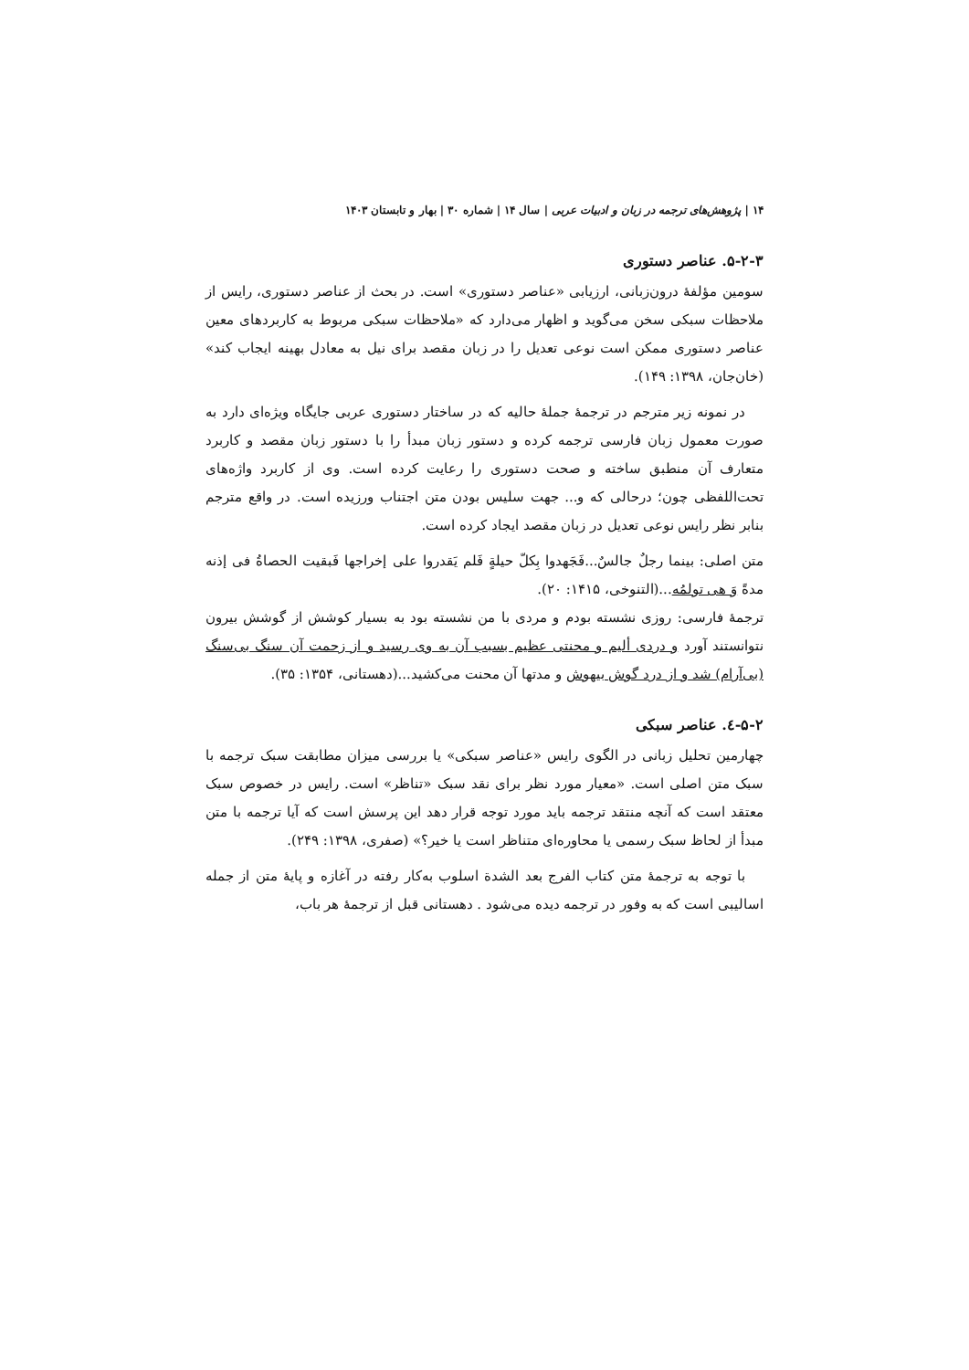۱۴ | پژوهش‌های ترجمه در زبان و ادبیات عربی | سال ۱۴ | شماره ۳۰ | بهار و تابستان ۱۴۰۳
۵-۲-۳. عناصر دستوری
سومین مؤلفهٔ درون‌زبانی، ارزیابی «عناصر دستوری» است. در بحث از عناصر دستوری، رایس از ملاحظات سبکی سخن می‌گوید و اظهار می‌دارد که «ملاحظات سبکی مربوط به کاربردهای معین عناصر دستوری ممکن است نوعی تعدیل را در زبان مقصد برای نیل به معادل بهینه ایجاب کند» (خان‌جان، ۱۳۹۸: ۱۴۹).
در نمونه زیر مترجم در ترجمهٔ جملهٔ حالیه که در ساختار دستوری عربی جایگاه ویژه‌ای دارد به صورت معمول زبان فارسی ترجمه کرده و دستور زبان مبدأ را با دستور زبان مقصد و کاربرد متعارف آن منطبق ساخته و صحت دستوری را رعایت کرده است. وی از کاربرد واژه‌های تحت‌اللفظی چون؛ درحالی که و... جهت سلیس بودن متن اجتناب ورزیده است. در واقع مترجم بنابر نظر رایس نوعی تعدیل در زبان مقصد ایجاد کرده است.
متن اصلی: بینما رجلٌ جالسٌ...فَجَهدوا بِکلّ حیلةٍ فَلم یَقدروا علی إخراجها فَبقیت الحصاةُ فی إذنه مدةً وَ هی تولمُه...(التنوخی، ۱۴۱۵: ۲۰).
ترجمهٔ فارسی: روزی نشسته بودم و مردی با من نشسته بود به بسیار کوشش از گوشش بیرون نتوانستند آورد و دردی ألیم و محنتی عظیم بسبب آن به وی رسید و از زحمت آن سنگ بی‌سنگ (بی‌آرام) شد و از درد گوش بیهوش و مدتها آن محنت می‌کشید...(دهستانی، ۱۳۵۴: ۳۵).
۵-۲-٤. عناصر سبکی
چهارمین تحلیل زبانی در الگوی رایس «عناصر سبکی» یا بررسی میزان مطابقت سبک ترجمه با سبک متن اصلی است. «معیار مورد نظر برای نقد سبک «تناظر» است. رایس در خصوص سبک معتقد است که آنچه منتقد ترجمه باید مورد توجه قرار دهد این پرسش است که آیا ترجمه با متن مبدأ از لحاظ سبک رسمی یا محاوره‌ای متناظر است یا خیر؟» (صفری، ۱۳۹۸: ۲۴۹).
با توجه به ترجمهٔ متن کتاب الفرج بعد الشدة اسلوب به‌کار رفته در آغازه و پایهٔ متن از جمله اسالیبی است که به وفور در ترجمه دیده می‌شود . دهستانی قبل از ترجمهٔ هر باب،